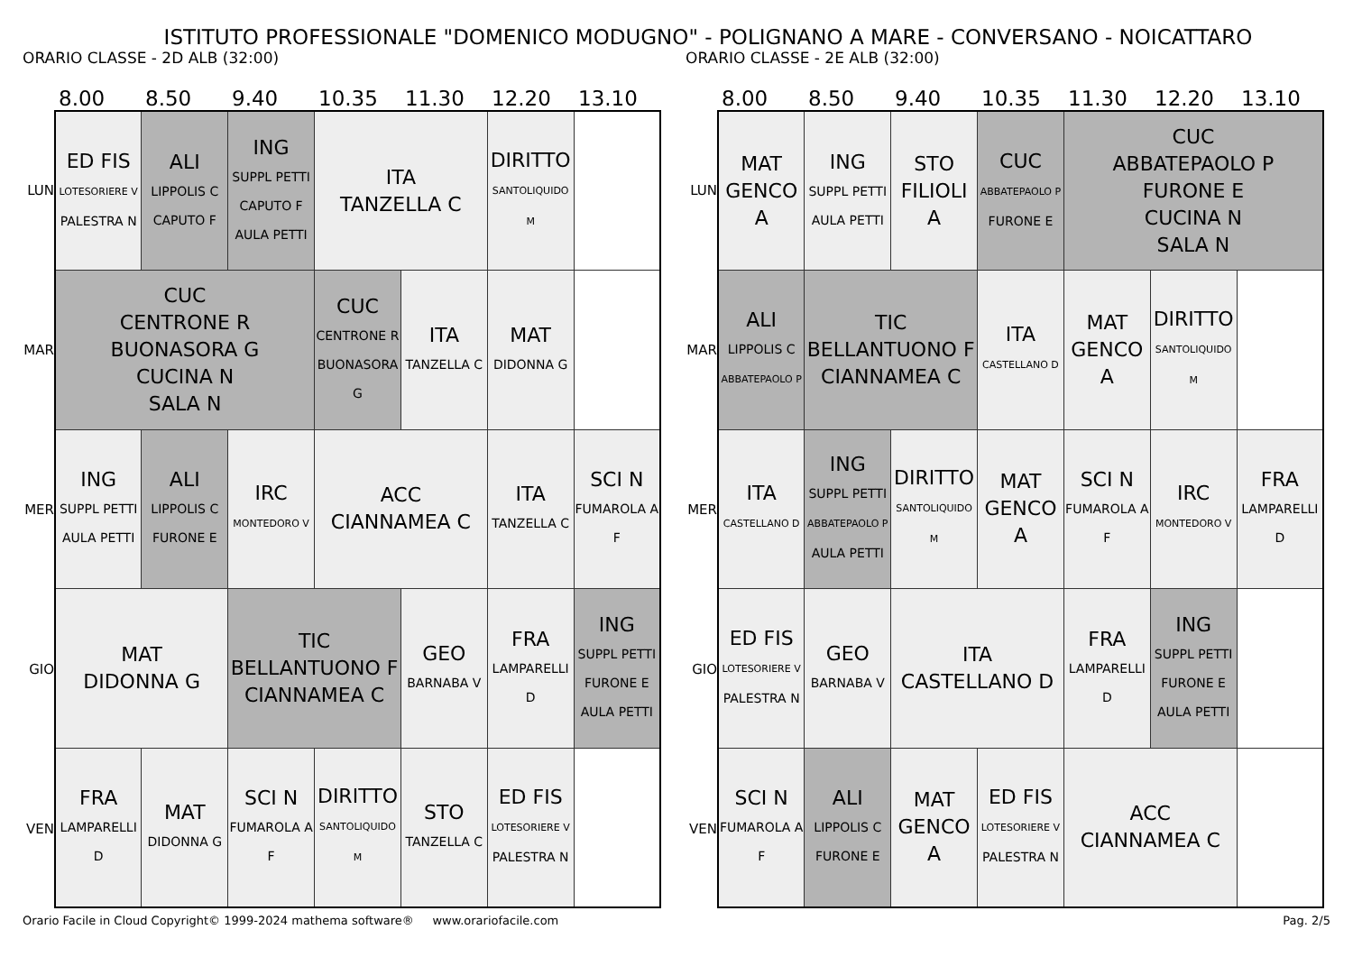ISTITUTO PROFESSIONALE "DOMENICO MODUGNO" - POLIGNANO A MARE - CONVERSANO - NOICATTARO
ORARIO CLASSE - 2D ALB (32:00)
8.00 8.50 9.40 10.35 11.30 12.20 13.10
LUN
MAR
MER
GIO
VEN
| ED FIS LOTESORIERE V PALESTRA N | ALI LIPPOLIS C CAPUTO F | ING SUPPL PETTI CAPUTO F AULA PETTI | ITA TANZELLA C | | DIRITTO SANTOLIQUIDO M | |
| CUC CENTRONE R BUONASORA G CUCINA N SALA N | | | CUC CENTRONE R BUONASORA G | ITA TANZELLA C | MAT DIDONNA G | |
| ING SUPPL PETTI AULA PETTI | ALI LIPPOLIS C FURONE E | IRC MONTEDORO V | ACC CIANNAMEA C | | ITA TANZELLA C | SCI N FUMAROLA A F |
| MAT DIDONNA G | | TIC BELLANTUONO F CIANNAMEA C | | GEO BARNABA V | FRA LAMPARELLI D | ING SUPPL PETTI FURONE E AULA PETTI |
| FRA LAMPARELLI D | MAT DIDONNA G | SCI N FUMAROLA A F | DIRITTO SANTOLIQUIDO M | STO TANZELLA C | ED FIS LOTESORIERE V PALESTRA N | |
ORARIO CLASSE - 2E ALB (32:00)
8.00 8.50 9.40 10.35 11.30 12.20 13.10
LUN
MAR
MER
GIO
VEN
| MAT GENCO A | ING SUPPL PETTI AULA PETTI | STO FILIOLI A | CUC ABBATEPAOLO P FURONE E | CUC ABBATEPAOLO P FURONE E CUCINA N SALA N | | |
| ALI LIPPOLIS C ABBATEPAOLO P | TIC BELLANTUONO F CIANNAMEA C | | ITA CASTELLANO D | MAT GENCO A | DIRITTO SANTOLIQUIDO M | |
| ITA CASTELLANO D | ING SUPPL PETTI ABBATEPAOLO P AULA PETTI | DIRITTO SANTOLIQUIDO M | MAT GENCO A | SCI N FUMAROLA A F | IRC MONTEDORO V | FRA LAMPARELLI D |
| ED FIS LOTESORIERE V PALESTRA N | GEO BARNABA V | ITA CASTELLANO D | | FRA LAMPARELLI D | ING SUPPL PETTI FURONE E AULA PETTI | |
| SCI N FUMAROLA A F | ALI LIPPOLIS C FURONE E | MAT GENCO A | ED FIS LOTESORIERE V PALESTRA N | ACC CIANNAMEA C | | |
Orario Facile in Cloud Copyright© 1999-2024 mathema software® www.orariofacile.com Pag. 2/5